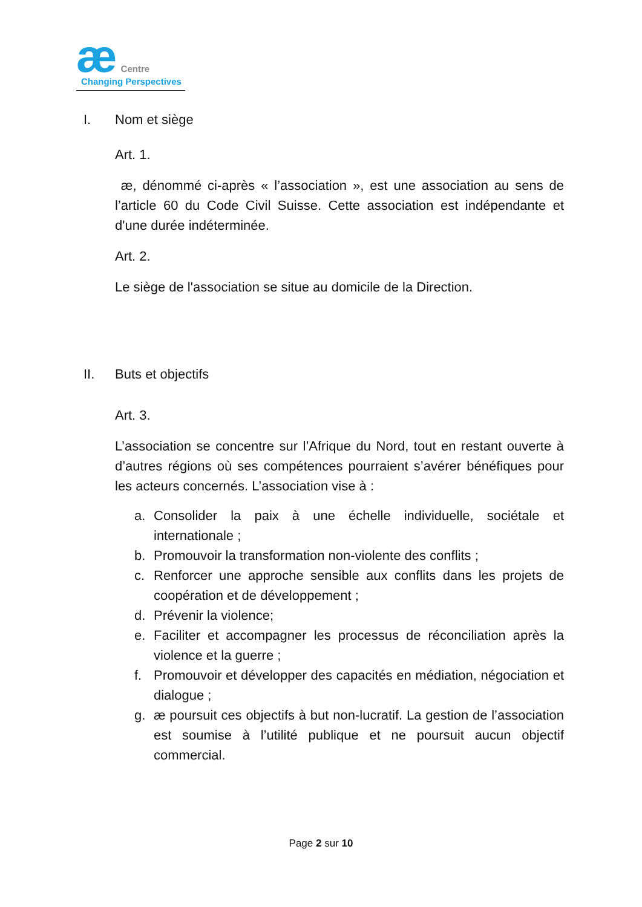æ Centre
Changing Perspectives
I. Nom et siège
Art. 1.
æ, dénommé ci-après « l’association », est une association au sens de l’article 60 du Code Civil Suisse. Cette association est indépendante et d'une durée indéterminée.
Art. 2.
Le siège de l'association se situe au domicile de la Direction.
II. Buts et objectifs
Art. 3.
L’association se concentre sur l’Afrique du Nord, tout en restant ouverte à d’autres régions où ses compétences pourraient s’avérer bénéfiques pour les acteurs concernés. L’association vise à :
a. Consolider la paix à une échelle individuelle, sociétale et internationale ;
b. Promouvoir la transformation non-violente des conflits ;
c. Renforcer une approche sensible aux conflits dans les projets de coopération et de développement ;
d. Prévenir la violence;
e. Faciliter et accompagner les processus de réconciliation après la violence et la guerre ;
f. Promouvoir et développer des capacités en médiation, négociation et dialogue ;
g. æ poursuit ces objectifs à but non-lucratif. La gestion de l’association est soumise à l’utilité publique et ne poursuit aucun objectif commercial.
Page 2 sur 10